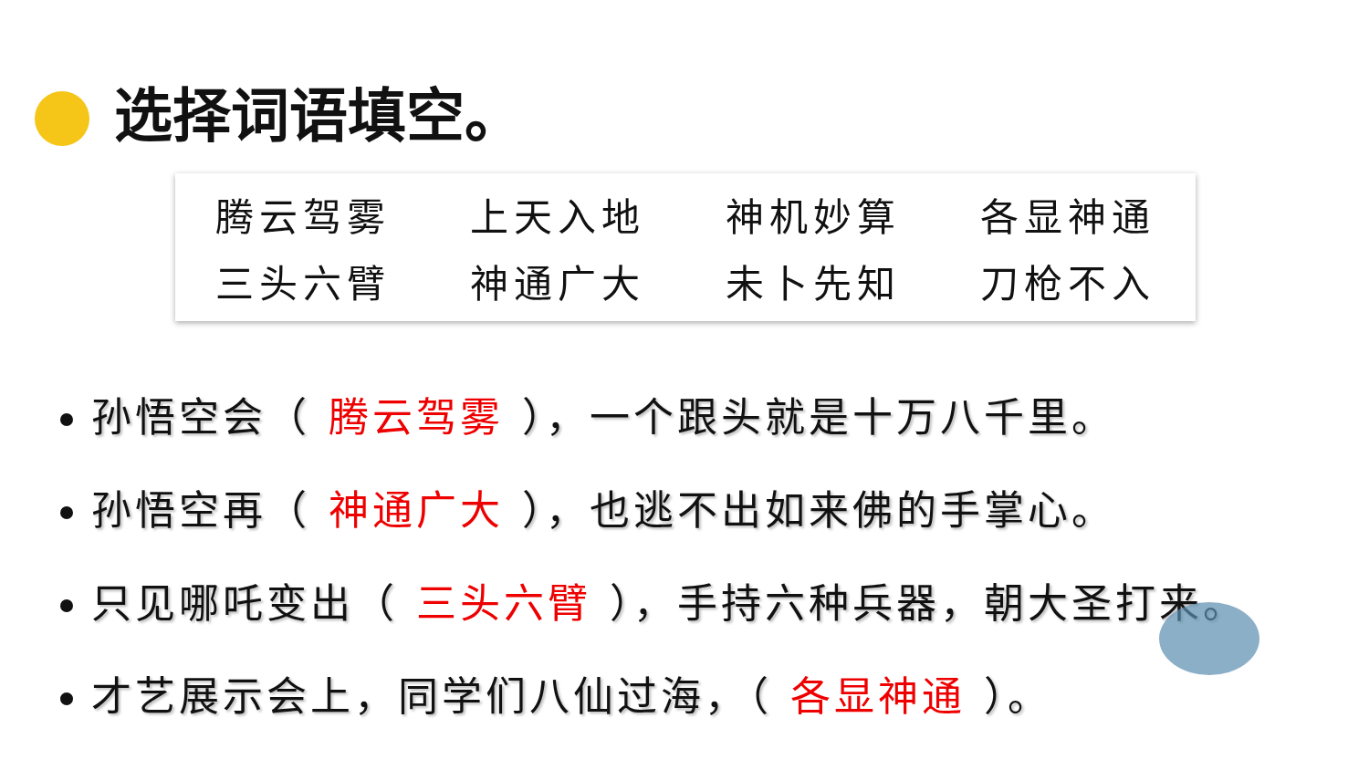选择词语填空。
| 腾云驾雾 | 上天入地 | 神机妙算 | 各显神通 |
| 三头六臂 | 神通广大 | 未卜先知 | 刀枪不入 |
孙悟空会（ 腾云驾雾 ），一个跟头就是十万八千里。
孙悟空再（ 神通广大 ），也逃不出如来佛的手掌心。
只见哪吒变出（ 三头六臂 ），手持六种兵器，朝大圣打来。
才艺展示会上，同学们八仙过海，（ 各显神通 ）。